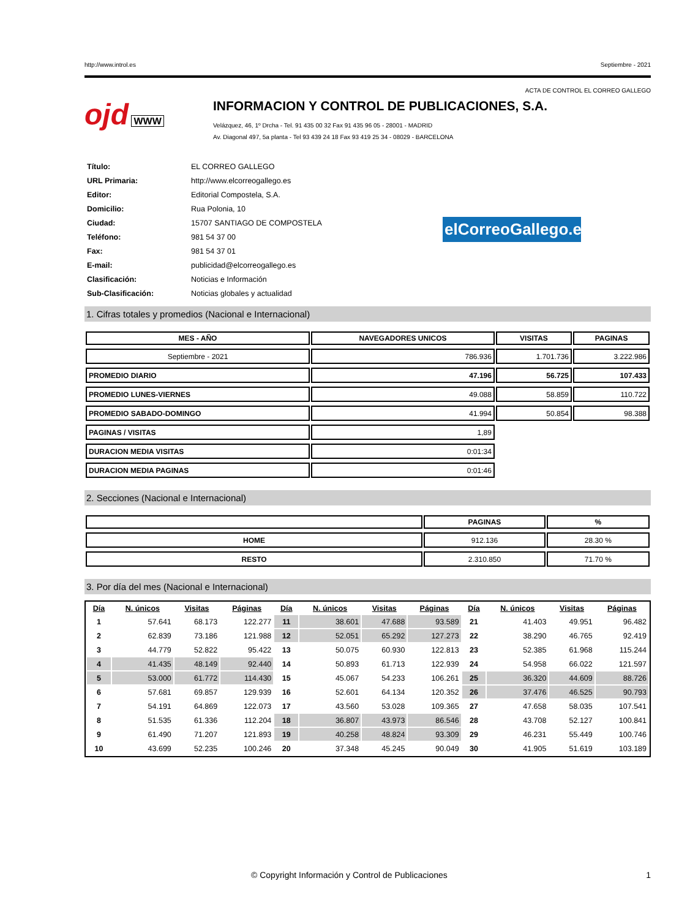http://www.introl.es Septiembre - 2021
ACTA DE CONTROL EL CORREO GALLEGO
ojd WWW
INFORMACION Y CONTROL DE PUBLICACIONES, S.A.
Velázquez, 46, 1º Drcha - Tel. 91 435 00 32 Fax 91 435 96 05 - 28001 - MADRID
Av. Diagonal 497, 5a planta - Tel 93 439 24 18 Fax 93 419 25 34 - 08029 - BARCELONA
elCorreoGallego.es
| Título: | EL CORREO GALLEGO |
| URL Primaria: | http://www.elcorreogallego.es |
| Editor: | Editorial Compostela, S.A. |
| Domicilio: | Rua Polonia, 10 |
| Ciudad: | 15707 SANTIAGO DE COMPOSTELA |
| Teléfono: | 981 54 37 00 |
| Fax: | 981 54 37 01 |
| E-mail: | publicidad@elcorreogallego.es |
| Clasificación: | Noticias e Información |
| Sub-Clasificación: | Noticias globales y actualidad |
1. Cifras totales y promedios (Nacional e Internacional)
| MES - AÑO | NAVEGADORES UNICOS | VISITAS | PAGINAS |
| --- | --- | --- | --- |
| Septiembre - 2021 | 786.936 | 1.701.736 | 3.222.986 |
| PROMEDIO DIARIO | 47.196 | 56.725 | 107.433 |
| PROMEDIO LUNES-VIERNES | 49.088 | 58.859 | 110.722 |
| PROMEDIO SABADO-DOMINGO | 41.994 | 50.854 | 98.388 |
| PAGINAS / VISITAS | 1,89 | | |
| DURACION MEDIA VISITAS | 0:01:34 | | |
| DURACION MEDIA PAGINAS | 0:01:46 | | |
2. Secciones (Nacional e Internacional)
| | PAGINAS | % |
| --- | --- | --- |
| HOME | 912.136 | 28.30 % |
| RESTO | 2.310.850 | 71.70 % |
3. Por día del mes (Nacional e Internacional)
| Día | N. únicos | Visitas | Páginas | Día | N. únicos | Visitas | Páginas | Día | N. únicos | Visitas | Páginas |
| --- | --- | --- | --- | --- | --- | --- | --- | --- | --- | --- | --- |
| 1 | 57.641 | 68.173 | 122.277 | 11 | 38.601 | 47.688 | 93.589 | 21 | 41.403 | 49.951 | 96.482 |
| 2 | 62.839 | 73.186 | 121.988 | 12 | 52.051 | 65.292 | 127.273 | 22 | 38.290 | 46.765 | 92.419 |
| 3 | 44.779 | 52.822 | 95.422 | 13 | 50.075 | 60.930 | 122.813 | 23 | 52.385 | 61.968 | 115.244 |
| 4 | 41.435 | 48.149 | 92.440 | 14 | 50.893 | 61.713 | 122.939 | 24 | 54.958 | 66.022 | 121.597 |
| 5 | 53.000 | 61.772 | 114.430 | 15 | 45.067 | 54.233 | 106.261 | 25 | 36.320 | 44.609 | 88.726 |
| 6 | 57.681 | 69.857 | 129.939 | 16 | 52.601 | 64.134 | 120.352 | 26 | 37.476 | 46.525 | 90.793 |
| 7 | 54.191 | 64.869 | 122.073 | 17 | 43.560 | 53.028 | 109.365 | 27 | 47.658 | 58.035 | 107.541 |
| 8 | 51.535 | 61.336 | 112.204 | 18 | 36.807 | 43.973 | 86.546 | 28 | 43.708 | 52.127 | 100.841 |
| 9 | 61.490 | 71.207 | 121.893 | 19 | 40.258 | 48.824 | 93.309 | 29 | 46.231 | 55.449 | 100.746 |
| 10 | 43.699 | 52.235 | 100.246 | 20 | 37.348 | 45.245 | 90.049 | 30 | 41.905 | 51.619 | 103.189 |
© Copyright Información y Control de Publicaciones 1